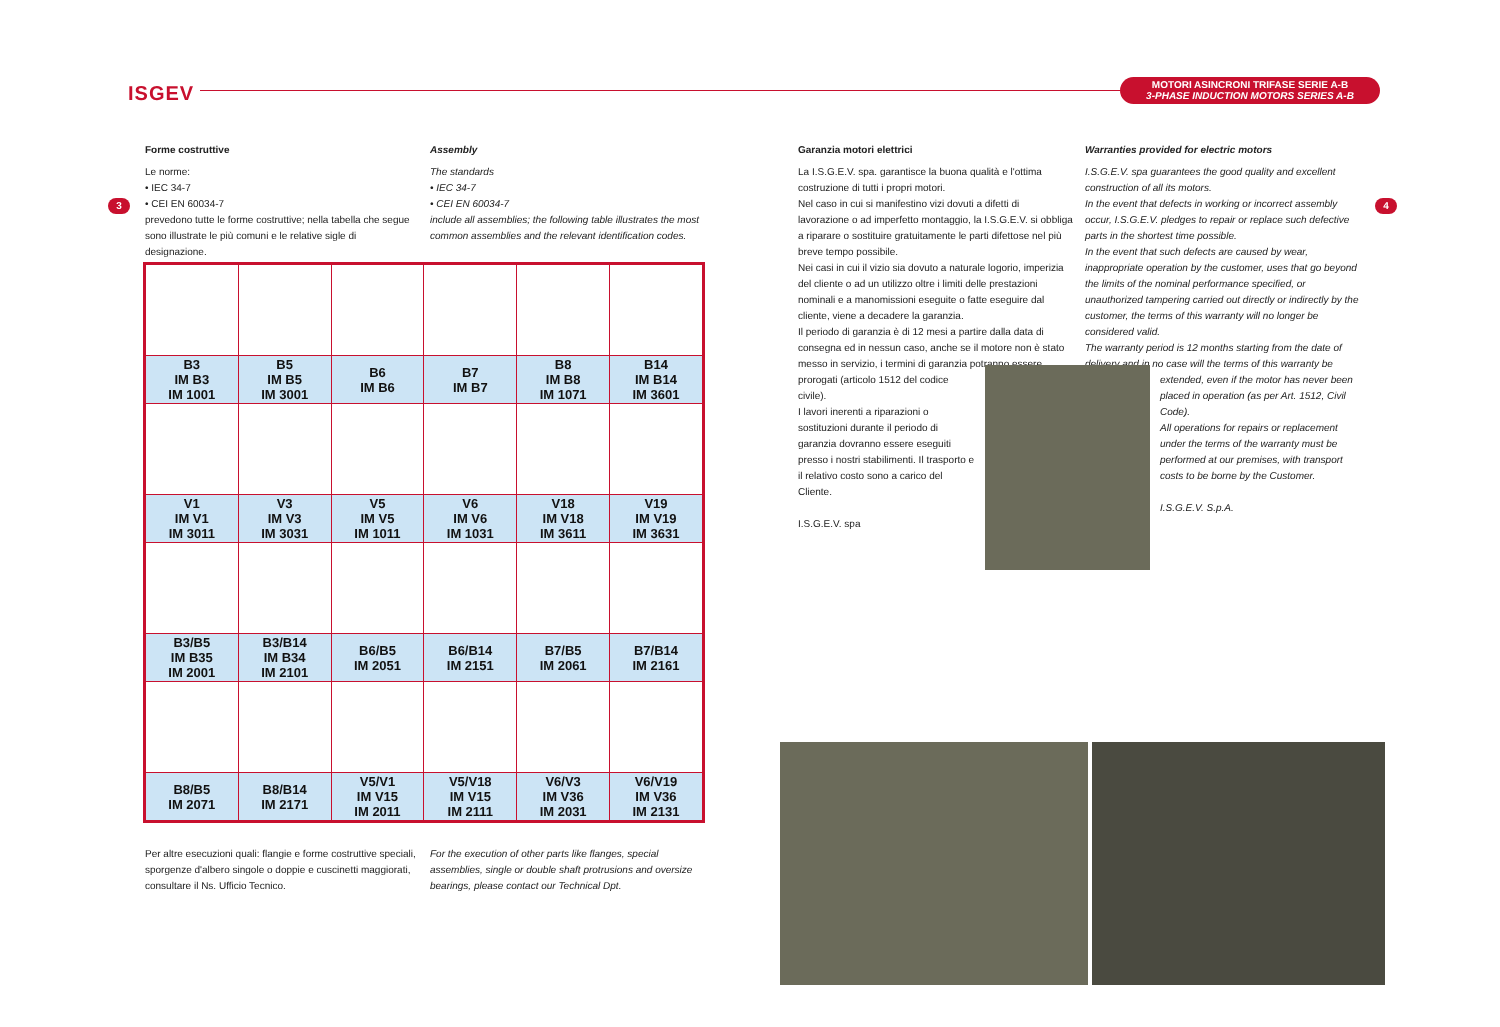ISGEV
MOTORI ASINCRONI TRIFASE SERIE A-B
3-PHASE INDUCTION MOTORS SERIES A-B
3 4
Forme costruttive
Le norme:
• IEC 34-7
• CEI EN 60034-7
prevedono tutte le forme costruttive; nella tabella che segue sono illustrate le più comuni e le relative sigle di designazione.
Assembly
The standards
• IEC 34-7
• CEI EN 60034-7
include all assemblies; the following table illustrates the most common assemblies and the relevant identification codes.
| B3 IM B3 IM 1001 | B5 IM B5 IM 3001 | B6 IM B6 | B7 IM B7 | B8 IM B8 IM 1071 | B14 IM B14 IM 3601 |
| V1 IM V1 IM 3011 | V3 IM V3 IM 3031 | V5 IM V5 IM 1011 | V6 IM V6 IM 1031 | V18 IM V18 IM 3611 | V19 IM V19 IM 3631 |
| B3/B5 IM B35 IM 2001 | B3/B14 IM B34 IM 2101 | B6/B5 IM 2051 | B6/B14 IM 2151 | B7/B5 IM 2061 | B7/B14 IM 2161 |
| B8/B5 IM 2071 | B8/B14 IM 2171 | V5/V1 IM V15 IM 2011 | V5/V18 IM V15 IM 2111 | V6/V3 IM V36 IM 2031 | V6/V19 IM V36 IM 2131 |
Per altre esecuzioni quali: flangie e forme costruttive speciali, sporgenze d'albero singole o doppie e cuscinetti maggiorati, consultare il Ns. Ufficio Tecnico.
For the execution of other parts like flanges, special assemblies, single or double shaft protrusions and oversize bearings, please contact our Technical Dpt.
Garanzia motori elettrici
La I.S.G.E.V. spa. garantisce la buona qualità e l'ottima costruzione di tutti i propri motori.
Nel caso in cui si manifestino vizi dovuti a difetti di lavorazione o ad imperfetto montaggio, la I.S.G.E.V. si obbliga a riparare o sostituire gratuitamente le parti difettose nel più breve tempo possibile.
Nei casi in cui il vizio sia dovuto a naturale logorio, imperizia del cliente o ad un utilizzo oltre i limiti delle prestazioni nominali e a manomissioni eseguite o fatte eseguire dal cliente, viene a decadere la garanzia.
Il periodo di garanzia è di 12 mesi a partire dalla data di consegna ed in nessun caso, anche se il motore non è stato messo in servizio, i termini di garanzia potranno essere
prorogati (articolo 1512 del codice civile).
I lavori inerenti a riparazioni o sostituzioni durante il periodo di garanzia dovranno essere eseguiti presso i nostri stabilimenti. Il trasporto e il relativo costo sono a carico del Cliente.
I.S.G.E.V. spa
Warranties provided for electric motors
I.S.G.E.V. spa guarantees the good quality and excellent construction of all its motors.
In the event that defects in working or incorrect assembly occur, I.S.G.E.V. pledges to repair or replace such defective parts in the shortest time possible.
In the event that such defects are caused by wear, inappropriate operation by the customer, uses that go beyond the limits of the nominal performance specified, or unauthorized tampering carried out directly or indirectly by the customer, the terms of this warranty will no longer be considered valid.
The warranty period is 12 months starting from the date of delivery and in no case will the terms of this warranty be
extended, even if the motor has never been placed in operation (as per Art. 1512, Civil Code).
All operations for repairs or replacement under the terms of the warranty must be performed at our premises, with transport costs to be borne by the Customer.
I.S.G.E.V. S.p.A.